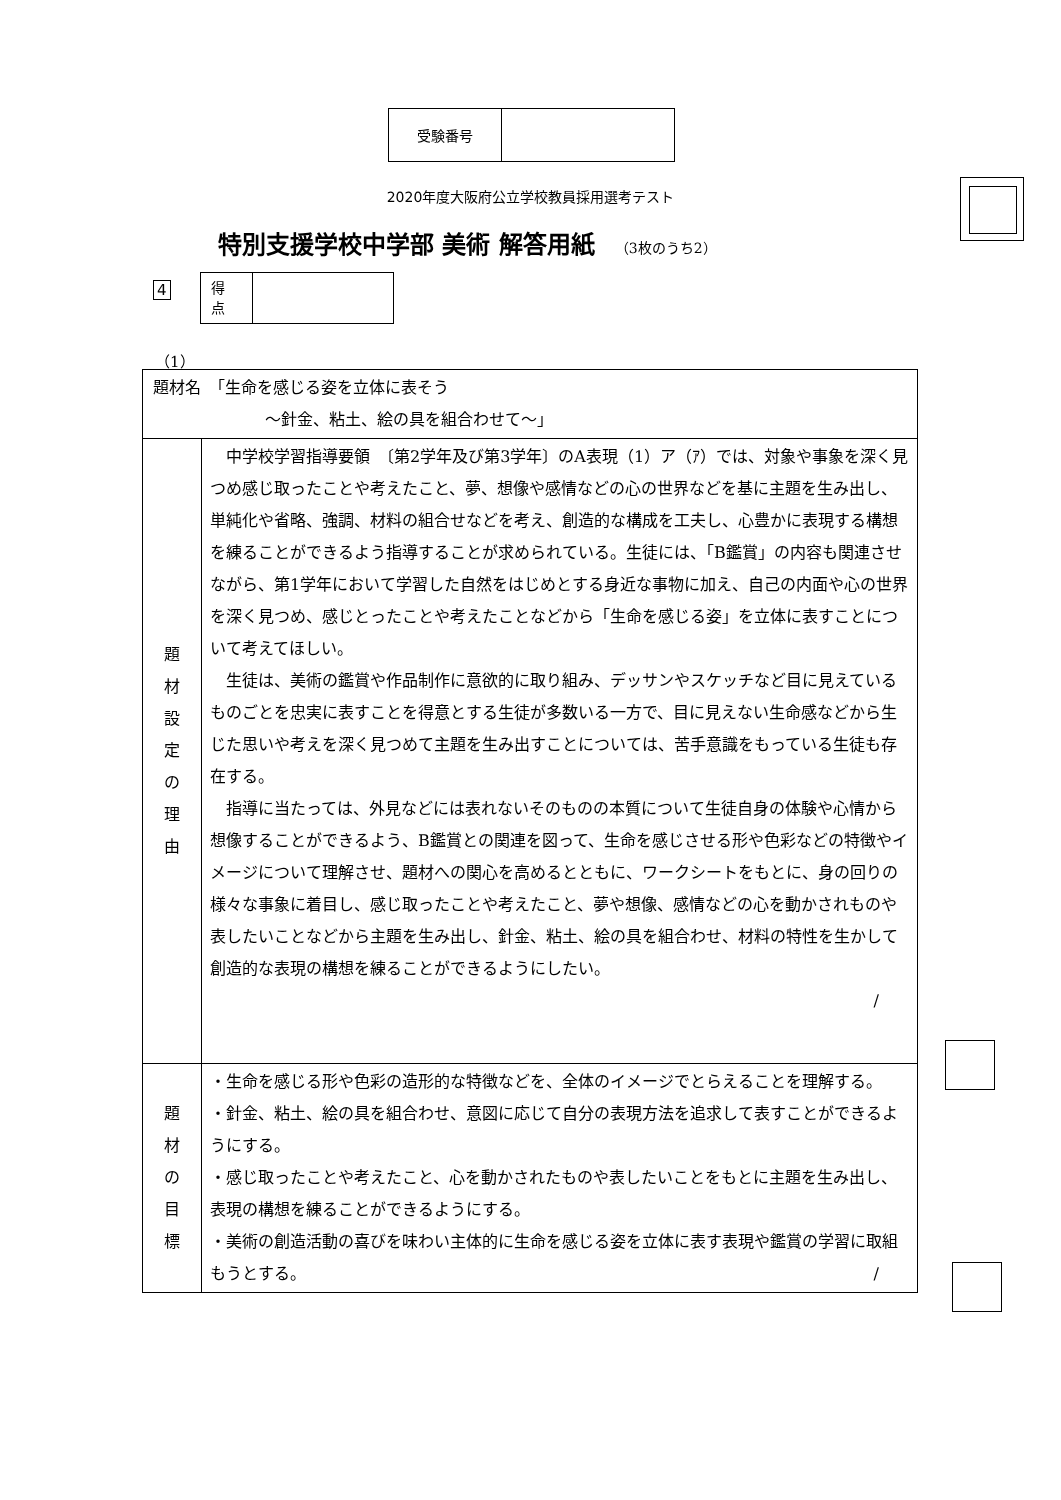| 受験番号 | |
2020年度大阪府公立学校教員採用選考テスト
特別支援学校中学部 美術 解答用紙 （3枚のうち2）
4
| 得 点 | |
（1）
| 題材名 「生命を感じる姿を立体に表そう ～針金、粘土、絵の具を組合わせて～」 | |
| 題 材 設 定 の 理 由 | 中学校学習指導要領 〔第2学年及び第3学年〕のA表現（1）ア（ｱ）では、対象や事象を深く見つめ感じ取ったことや考えたこと、夢、想像や感情などの心の世界などを基に主題を生み出し、単純化や省略、強調、材料の組合せなどを考え、創造的な構成を工夫し、心豊かに表現する構想を練ることができるよう指導することが求められている。生徒には、「B鑑賞」の内容も関連させながら、第1学年において学習した自然をはじめとする身近な事物に加え、自己の内面や心の世界を深く見つめ、感じとったことや考えたことなどから「生命を感じる姿」を立体に表すことについて考えてほしい。 生徒は、美術の鑑賞や作品制作に意欲的に取り組み、デッサンやスケッチなど目に見えているものごとを忠実に表すことを得意とする生徒が多数いる一方で、目に見えない生命感などから生じた思いや考えを深く見つめて主題を生み出すことについては、苦手意識をもっている生徒も存在する。 指導に当たっては、外見などには表れないそのものの本質について生徒自身の体験や心情から想像することができるよう、B鑑賞との関連を図って、生命を感じさせる形や色彩などの特徴やイメージについて理解させ、題材への関心を高めるとともに、ワークシートをもとに、身の回りの様々な事象に着目し、感じ取ったことや考えたこと、夢や想像、感情などの心を動かされものや表したいことなどから主題を生み出し、針金、粘土、絵の具を組合わせ、材料の特性を生かして創造的な表現の構想を練ることができるようにしたい。 / |
| 題 材 の 目 標 | ・生命を感じる形や色彩の造形的な特徴などを、全体のイメージでとらえることを理解する。 ・針金、粘土、絵の具を組合わせ、意図に応じて自分の表現方法を追求して表すことができるようにする。 ・感じ取ったことや考えたこと、心を動かされたものや表したいことをもとに主題を生み出し、表現の構想を練ることができるようにする。 ・美術の創造活動の喜びを味わい主体的に生命を感じる姿を立体に表す表現や鑑賞の学習に取組もうとする。 / |